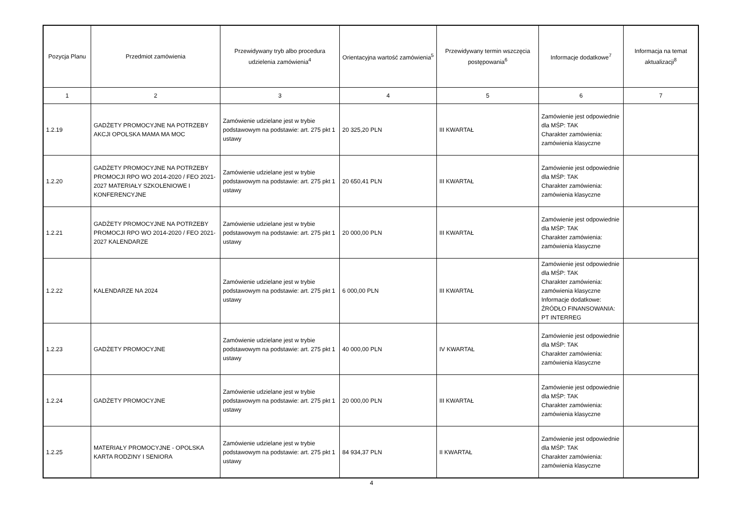| Pozycja Planu | Przedmiot zamówienia | Przewidywany tryb albo procedura udzielenia zamówienia<sup>4</sup> | Orientacyjna wartość zamówienia<sup>5</sup> | Przewidywany termin wszczęcia postępowania<sup>6</sup> | Informacje dodatkowe<sup>7</sup> | Informacja na temat aktualizacji<sup>8</sup> |
| --- | --- | --- | --- | --- | --- | --- |
| 1 | 2 | 3 | 4 | 5 | 6 | 7 |
| 1.2.19 | GADŻETY PROMOCYJNE NA POTRZEBY AKCJI OPOLSKA MAMA MA MOC | Zamówienie udzielane jest w trybie podstawowym na podstawie: art. 275 pkt 1 ustawy | 20 325,20 PLN | III KWARTAŁ | Zamówienie jest odpowiednie dla MŚP: TAK Charakter zamówienia: zamówienia klasyczne | |
| 1.2.20 | GADŻETY PROMOCYJNE NA POTRZEBY PROMOCJI RPO WO 2014-2020 / FEO 2021-2027 MATERIAŁY SZKOLENIOWE I KONFERENCYJNE | Zamówienie udzielane jest w trybie podstawowym na podstawie: art. 275 pkt 1 ustawy | 20 650,41 PLN | III KWARTAŁ | Zamówienie jest odpowiednie dla MŚP: TAK Charakter zamówienia: zamówienia klasyczne | |
| 1.2.21 | GADŻETY PROMOCYJNE NA POTRZEBY PROMOCJI RPO WO 2014-2020 / FEO 2021-2027 KALENDARZE | Zamówienie udzielane jest w trybie podstawowym na podstawie: art. 275 pkt 1 ustawy | 20 000,00 PLN | III KWARTAŁ | Zamówienie jest odpowiednie dla MŚP: TAK Charakter zamówienia: zamówienia klasyczne | |
| 1.2.22 | KALENDARZE NA 2024 | Zamówienie udzielane jest w trybie podstawowym na podstawie: art. 275 pkt 1 ustawy | 6 000,00 PLN | III KWARTAŁ | Zamówienie jest odpowiednie dla MŚP: TAK Charakter zamówienia: zamówienia klasyczne Informacje dodatkowe: ŹRÓDŁO FINANSOWANIA: PT INTERREG | |
| 1.2.23 | GADŻETY PROMOCYJNE | Zamówienie udzielane jest w trybie podstawowym na podstawie: art. 275 pkt 1 ustawy | 40 000,00 PLN | IV KWARTAŁ | Zamówienie jest odpowiednie dla MŚP: TAK Charakter zamówienia: zamówienia klasyczne | |
| 1.2.24 | GADŻETY PROMOCYJNE | Zamówienie udzielane jest w trybie podstawowym na podstawie: art. 275 pkt 1 ustawy | 20 000,00 PLN | III KWARTAŁ | Zamówienie jest odpowiednie dla MŚP: TAK Charakter zamówienia: zamówienia klasyczne | |
| 1.2.25 | MATERIAŁY PROMOCYJNE - OPOLSKA KARTA RODZINY I SENIORA | Zamówienie udzielane jest w trybie podstawowym na podstawie: art. 275 pkt 1 ustawy | 84 934,37 PLN | II KWARTAŁ | Zamówienie jest odpowiednie dla MŚP: TAK Charakter zamówienia: zamówienia klasyczne | |
4